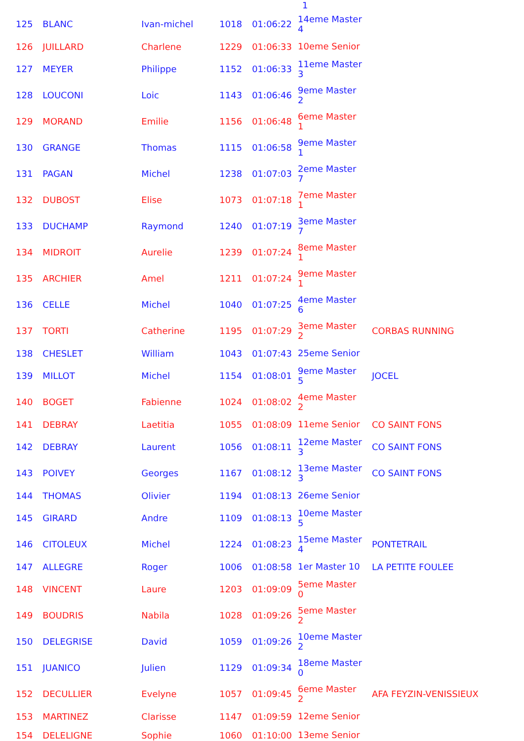1
| 125 | BLANC | Ivan-michel | 1018 | 01:06:22 | 14eme Master 4 | |
| 126 | JUILLARD | Charlene | 1229 | 01:06:33 | 10eme Senior | |
| 127 | MEYER | Philippe | 1152 | 01:06:33 | 11eme Master 3 | |
| 128 | LOUCONI | Loic | 1143 | 01:06:46 | 9eme Master 2 | |
| 129 | MORAND | Emilie | 1156 | 01:06:48 | 6eme Master 1 | |
| 130 | GRANGE | Thomas | 1115 | 01:06:58 | 9eme Master 1 | |
| 131 | PAGAN | Michel | 1238 | 01:07:03 | 2eme Master 7 | |
| 132 | DUBOST | Elise | 1073 | 01:07:18 | 7eme Master 1 | |
| 133 | DUCHAMP | Raymond | 1240 | 01:07:19 | 3eme Master 7 | |
| 134 | MIDROIT | Aurelie | 1239 | 01:07:24 | 8eme Master 1 | |
| 135 | ARCHIER | Amel | 1211 | 01:07:24 | 9eme Master 1 | |
| 136 | CELLE | Michel | 1040 | 01:07:25 | 4eme Master 6 | |
| 137 | TORTI | Catherine | 1195 | 01:07:29 | 3eme Master 2 | CORBAS RUNNING |
| 138 | CHESLET | William | 1043 | 01:07:43 | 25eme Senior | |
| 139 | MILLOT | Michel | 1154 | 01:08:01 | 9eme Master 5 | JOCEL |
| 140 | BOGET | Fabienne | 1024 | 01:08:02 | 4eme Master 2 | |
| 141 | DEBRAY | Laetitia | 1055 | 01:08:09 | 11eme Senior | CO SAINT FONS |
| 142 | DEBRAY | Laurent | 1056 | 01:08:11 | 12eme Master 3 | CO SAINT FONS |
| 143 | POIVEY | Georges | 1167 | 01:08:12 | 13eme Master 3 | CO SAINT FONS |
| 144 | THOMAS | Olivier | 1194 | 01:08:13 | 26eme Senior | |
| 145 | GIRARD | Andre | 1109 | 01:08:13 | 10eme Master 5 | |
| 146 | CITOLEUX | Michel | 1224 | 01:08:23 | 15eme Master 4 | PONTETRAIL |
| 147 | ALLEGRE | Roger | 1006 | 01:08:58 | 1er Master 10 | LA PETITE FOULEE |
| 148 | VINCENT | Laure | 1203 | 01:09:09 | 5eme Master 0 | |
| 149 | BOUDRIS | Nabila | 1028 | 01:09:26 | 5eme Master 2 | |
| 150 | DELEGRISE | David | 1059 | 01:09:26 | 10eme Master 2 | |
| 151 | JUANICO | Julien | 1129 | 01:09:34 | 18eme Master 0 | |
| 152 | DECULLIER | Evelyne | 1057 | 01:09:45 | 6eme Master 2 | AFA FEYZIN-VENISSIEUX |
| 153 | MARTINEZ | Clarisse | 1147 | 01:09:59 | 12eme Senior | |
| 154 | DELELIGNE | Sophie | 1060 | 01:10:00 | 13eme Senior | |